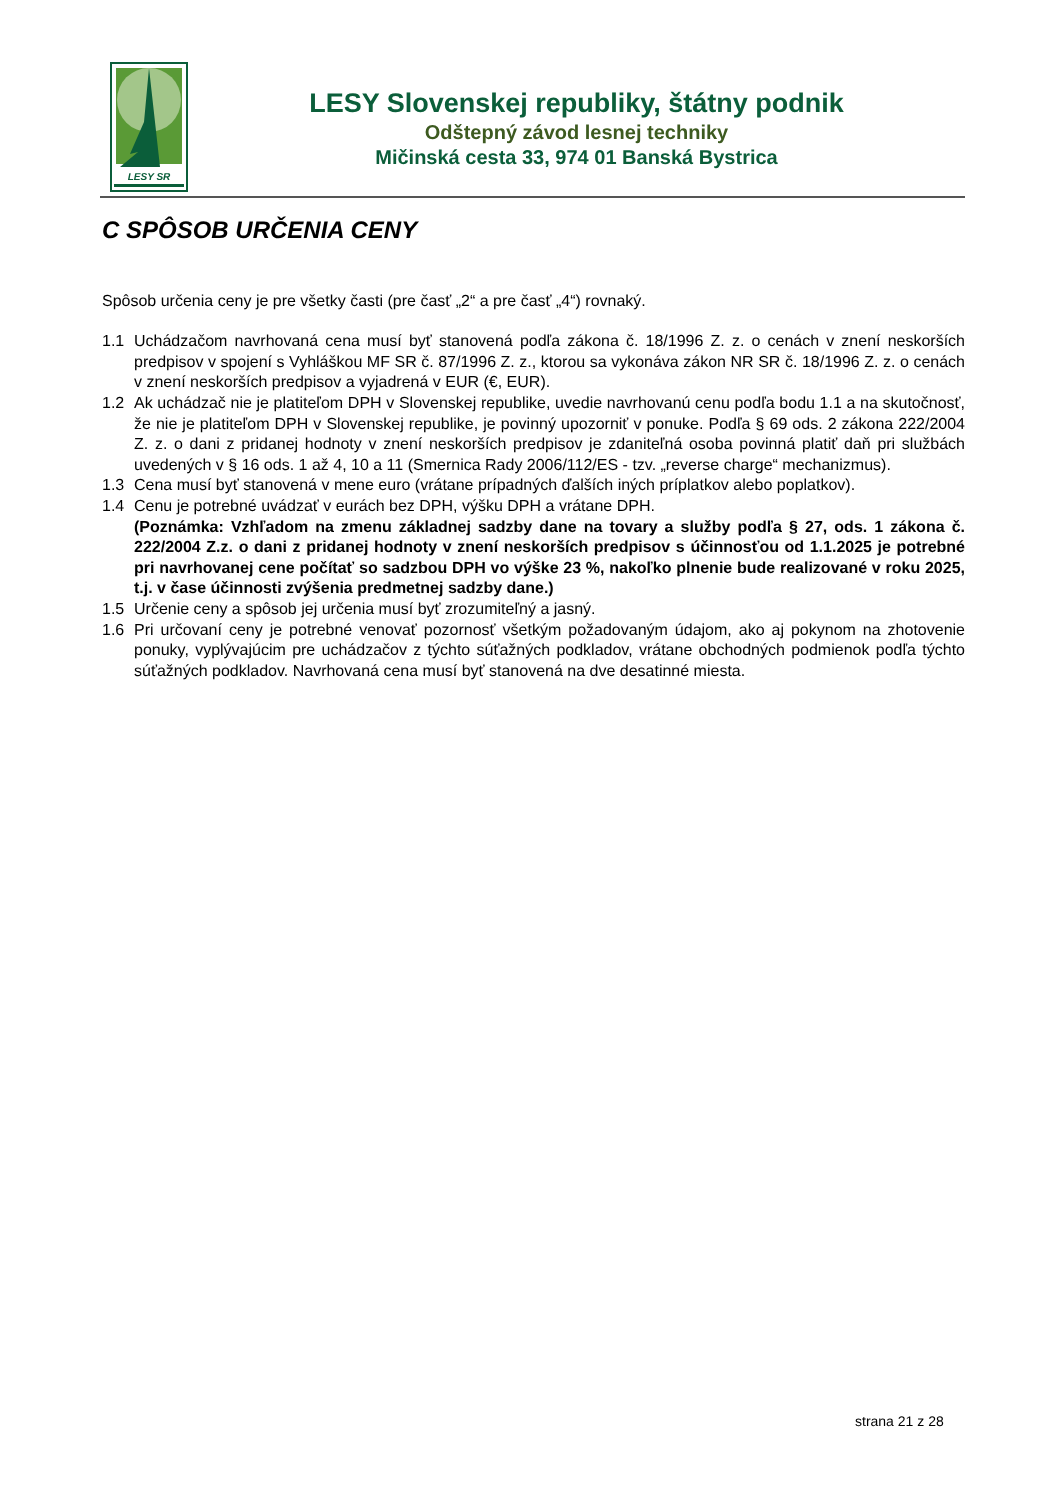LESY SR
LESY Slovenskej republiky, štátny podnik
Odštepný závod lesnej techniky
Mičinská cesta 33, 974 01 Banská Bystrica
C SPÔSOB URČENIA CENY
Spôsob určenia ceny je pre všetky časti (pre časť „2“ a pre časť „4“) rovnaký.
1.1 Uchádzačom navrhovaná cena musí byť stanovená podľa zákona č. 18/1996 Z. z. o cenách v znení neskorších predpisov v spojení s Vyhláškou MF SR č. 87/1996 Z. z., ktorou sa vykonáva zákon NR SR č. 18/1996 Z. z. o cenách v znení neskorších predpisov a vyjadrená v EUR (€, EUR).
1.2 Ak uchádzač nie je platiteľom DPH v Slovenskej republike, uvedie navrhovanú cenu podľa bodu 1.1 a na skutočnosť, že nie je platiteľom DPH v Slovenskej republike, je povinný upozorniť v ponuke. Podľa § 69 ods. 2 zákona 222/2004 Z. z. o dani z pridanej hodnoty v znení neskorších predpisov je zdaniteľná osoba povinná platiť daň pri službách uvedených v § 16 ods. 1 až 4, 10 a 11 (Smernica Rady 2006/112/ES - tzv. „reverse charge“ mechanizmus).
1.3 Cena musí byť stanovená v mene euro (vrátane prípadných ďalších iných príplatkov alebo poplatkov).
1.4 Cenu je potrebné uvádzať v eurách bez DPH, výšku DPH a vrátane DPH.
(Poznámka: Vzhľadom na zmenu základnej sadzby dane na tovary a služby podľa § 27, ods. 1 zákona č. 222/2004 Z.z. o dani z pridanej hodnoty v znení neskorších predpisov s účinnosťou od 1.1.2025 je potrebné pri navrhovanej cene počítať so sadzbou DPH vo výške 23 %, nakoľko plnenie bude realizované v roku 2025, t.j. v čase účinnosti zvýšenia predmetnej sadzby dane.)
1.5 Určenie ceny a spôsob jej určenia musí byť zrozumiteľný a jasný.
1.6 Pri určovaní ceny je potrebné venovať pozornosť všetkým požadovaným údajom, ako aj pokynom na zhotovenie ponuky, vyplývajúcim pre uchádzačov z týchto súťažných podkladov, vrátane obchodných podmienok podľa týchto súťažných podkladov. Navrhovaná cena musí byť stanovená na dve desatinné miesta.
strana 21 z 28